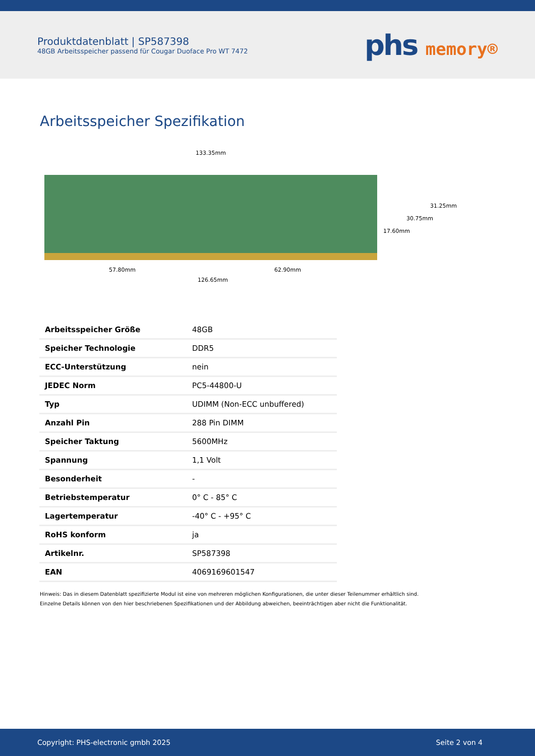Produktdatenblatt | SP587398
48GB Arbeitsspeicher passend für Cougar Duoface Pro WT 7472
phs memory®
Arbeitsspeicher Spezifikation
133.35mm
31.25mm
30.75mm
17.60mm
57.80mm 62.90mm
126.65mm
| Arbeitsspeicher Größe | 48GB |
| Speicher Technologie | DDR5 |
| ECC-Unterstützung | nein |
| JEDEC Norm | PC5-44800-U |
| Typ | UDIMM (Non-ECC unbuffered) |
| Anzahl Pin | 288 Pin DIMM |
| Speicher Taktung | 5600MHz |
| Spannung | 1,1 Volt |
| Besonderheit | - |
| Betriebstemperatur | 0° C - 85° C |
| Lagertemperatur | -40° C - +95° C |
| RoHS konform | ja |
| Artikelnr. | SP587398 |
| EAN | 4069169601547 |
Hinweis: Das in diesem Datenblatt spezifizierte Modul ist eine von mehreren möglichen Konfigurationen, die unter dieser Teilenummer erhältlich sind.
Einzelne Details können von den hier beschriebenen Spezifikationen und der Abbildung abweichen, beeinträchtigen aber nicht die Funktionalität.
Copyright: PHS-electronic gmbh 2025 Seite 2 von 4